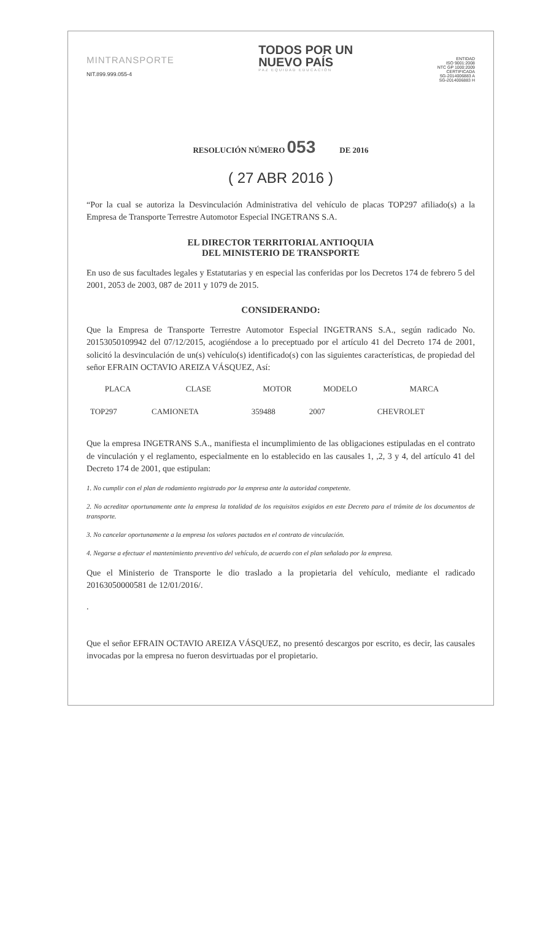MINTRANSPORTE
NIT.899.999.055-4
TODOS POR UN
NUEVO PAÍS
PAZ EQUIDAD EDUCACIÓN
ENTIDAD
ISO 9001:2008
NTC GP 1000:2009
CERTIFICADA
SG-2014006883 A
SG-2014006883 H
RESOLUCIÓN NÚMERO 053 DE 2016
( 27 ABR 2016 )
“Por la cual se autoriza la Desvinculación Administrativa del vehículo de placas TOP297 afiliado(s) a la Empresa de Transporte Terrestre Automotor Especial INGETRANS S.A.
EL DIRECTOR TERRITORIAL ANTIOQUIA
DEL MINISTERIO DE TRANSPORTE
En uso de sus facultades legales y Estatutarias y en especial las conferidas por los Decretos 174 de febrero 5 del 2001, 2053 de 2003, 087 de 2011 y 1079 de 2015.
CONSIDERANDO:
Que la Empresa de Transporte Terrestre Automotor Especial INGETRANS S.A., según radicado No. 20153050109942 del 07/12/2015, acogiéndose a lo preceptuado por el artículo 41 del Decreto 174 de 2001, solicitó la desvinculación de un(s) vehículo(s) identificado(s) con las siguientes características, de propiedad del señor EFRAIN OCTAVIO AREIZA VÁSQUEZ, Así:
| PLACA | CLASE | MOTOR | MODELO | MARCA |
| --- | --- | --- | --- | --- |
| TOP297 | CAMIONETA | 359488 | 2007 | CHEVROLET |
Que la empresa INGETRANS S.A., manifiesta el incumplimiento de las obligaciones estipuladas en el contrato de vinculación y el reglamento, especialmente en lo establecido en las causales 1, ,2, 3 y 4, del artículo 41 del Decreto 174 de 2001, que estipulan:
1. No cumplir con el plan de rodamiento registrado por la empresa ante la autoridad competente.
2. No acreditar oportunamente ante la empresa la totalidad de los requisitos exigidos en este Decreto para el trámite de los documentos de transporte.
3. No cancelar oportunamente a la empresa los valores pactados en el contrato de vinculación.
4. Negarse a efectuar el mantenimiento preventivo del vehículo, de acuerdo con el plan señalado por la empresa.
Que el Ministerio de Transporte le dio traslado a la propietaria del vehículo, mediante el radicado 20163050000581 de 12/01/2016/.
.
Que el señor EFRAIN OCTAVIO AREIZA VÁSQUEZ, no presentó descargos por escrito, es decir, las causales invocadas por la empresa no fueron desvirtuadas por el propietario.